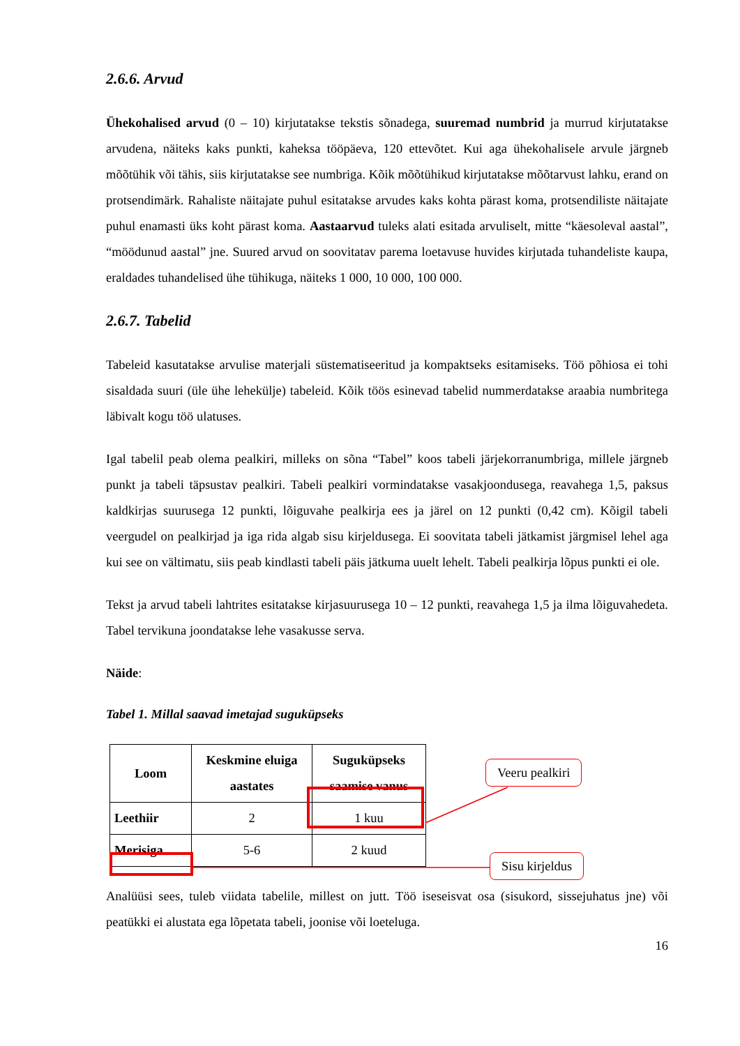2.6.6. Arvud
Ühekohalised arvud (0 – 10) kirjutatakse tekstis sõnadega, suuremad numbrid ja murrud kirjutatakse arvudena, näiteks kaks punkti, kaheksa tööpäeva, 120 ettevõtet. Kui aga ühekohalisele arvule järgneb mõõtühik või tähis, siis kirjutatakse see numbriga. Kõik mõõtühikud kirjutatakse mõõtarvust lahku, erand on protsendimärk. Rahaliste näitajate puhul esitatakse arvudes kaks kohta pärast koma, protsendiliste näitajate puhul enamasti üks koht pärast koma. Aastaarvud tuleks alati esitada arvuliselt, mitte “käesoleval aastal”, “möödunud aastal” jne. Suured arvud on soovitatav parema loetavuse huvides kirjutada tuhandeliste kaupa, eraldades tuhandelised ühe tühikuga, näiteks 1 000, 10 000, 100 000.
2.6.7. Tabelid
Tabeleid kasutatakse arvulise materjali süstematiseeritud ja kompaktseks esitamiseks. Töö põhiosa ei tohi sisaldada suuri (üle ühe lehekülje) tabeleid. Kõik töös esinevad tabelid nummerdatakse araabia numbritega läbivalt kogu töö ulatuses.
Igal tabelil peab olema pealkiri, milleks on sõna “Tabel” koos tabeli järjekorranumbriga, millele järgneb punkt ja tabeli täpsustav pealkiri. Tabeli pealkiri vormindatakse vasakjoondusega, reavahega 1,5, paksus kaldkirjas suurusega 12 punkti, lõiguvahe pealkirja ees ja järel on 12 punkti (0,42 cm). Kõigil tabeli veergudel on pealkirjad ja iga rida algab sisu kirjeldusega. Ei soovitata tabeli jätkamist järgmisel lehel aga kui see on vältimatu, siis peab kindlasti tabeli päis jätkuma uuelt lehelt. Tabeli pealkirja lõpus punkti ei ole.
Tekst ja arvud tabeli lahtrites esitatakse kirjasuurusega 10 – 12 punkti, reavahega 1,5 ja ilma lõiguvahedeta. Tabel tervikuna joondatakse lehe vasakusse serva.
Näide:
Tabel 1. Millal saavad imetajad suguküpseks
| Loom | Keskmine eluiga aastates | Suguküpseks saamise vanus |
| --- | --- | --- |
| Leethiir | 2 | 1 kuu |
| Merisiga | 5-6 | 2 kuud |
Analüüsi sees, tuleb viidata tabelile, millest on jutt. Töö iseseisvat osa (sisukord, sissejuhatus jne) või peatükki ei alustata ega lõpetata tabeli, joonise või loeteluga.
16
Veeru pealkiri
Sisu kirjeldus